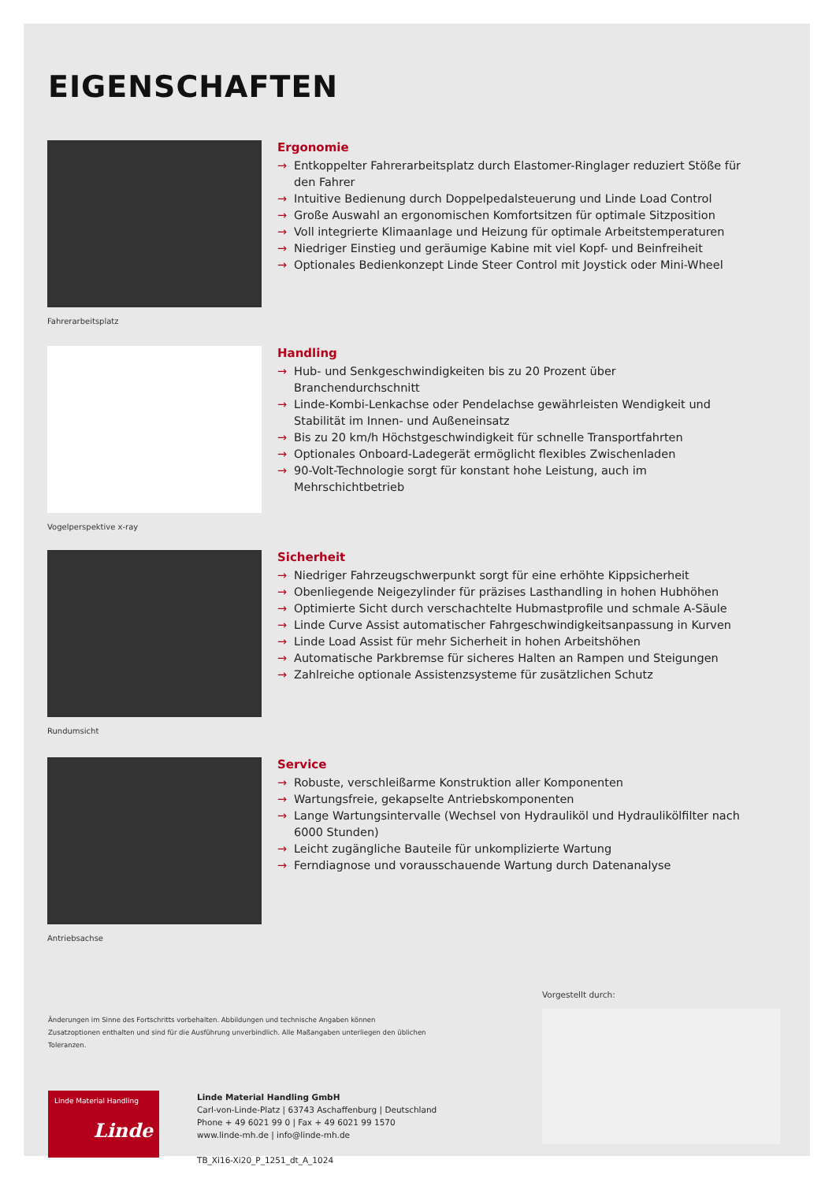EIGENSCHAFTEN
Fahrerarbeitsplatz
Ergonomie
→ Entkoppelter Fahrerarbeitsplatz durch Elastomer-Ringlager reduziert Stöße für den Fahrer
→ Intuitive Bedienung durch Doppelpedalsteuerung und Linde Load Control
→ Große Auswahl an ergonomischen Komfortsitzen für optimale Sitzposition
→ Voll integrierte Klimaanlage und Heizung für optimale Arbeitstemperaturen
→ Niedriger Einstieg und geräumige Kabine mit viel Kopf- und Beinfreiheit
→ Optionales Bedienkonzept Linde Steer Control mit Joystick oder Mini-Wheel
Vogelperspektive x-ray
Handling
→ Hub- und Senkgeschwindigkeiten bis zu 20 Prozent über Branchendurchschnitt
→ Linde-Kombi-Lenkachse oder Pendelachse gewährleisten Wendigkeit und Stabilität im Innen- und Außeneinsatz
→ Bis zu 20 km/h Höchstgeschwindigkeit für schnelle Transportfahrten
→ Optionales Onboard-Ladegerät ermöglicht flexibles Zwischenladen
→ 90-Volt-Technologie sorgt für konstant hohe Leistung, auch im Mehrschichtbetrieb
Rundumsicht
Sicherheit
→ Niedriger Fahrzeugschwerpunkt sorgt für eine erhöhte Kippsicherheit
→ Obenliegende Neigezylinder für präzises Lasthandling in hohen Hubhöhen
→ Optimierte Sicht durch verschachtelte Hubmastprofile und schmale A-Säule
→ Linde Curve Assist automatischer Fahrgeschwindigkeitsanpassung in Kurven
→ Linde Load Assist für mehr Sicherheit in hohen Arbeitshöhen
→ Automatische Parkbremse für sicheres Halten an Rampen und Steigungen
→ Zahlreiche optionale Assistenzsysteme für zusätzlichen Schutz
Antriebsachse
Service
→ Robuste, verschleißarme Konstruktion aller Komponenten
→ Wartungsfreie, gekapselte Antriebskomponenten
→ Lange Wartungsintervalle (Wechsel von Hydrauliköl und Hydraulikölfilter nach 6000 Stunden)
→ Leicht zugängliche Bauteile für unkomplizierte Wartung
→ Ferndiagnose und vorausschauende Wartung durch Datenanalyse
Änderungen im Sinne des Fortschritts vorbehalten. Abbildungen und technische Angaben können Zusatzoptionen enthalten und sind für die Ausführung unverbindlich. Alle Maßangaben unterliegen den üblichen Toleranzen.
Linde Material Handling
Linde
Linde Material Handling GmbH
Carl-von-Linde-Platz | 63743 Aschaffenburg | Deutschland
Phone + 49 6021 99 0 | Fax + 49 6021 99 1570
www.linde-mh.de | info@linde-mh.de
TB_Xi16-Xi20_P_1251_dt_A_1024
Vorgestellt durch: